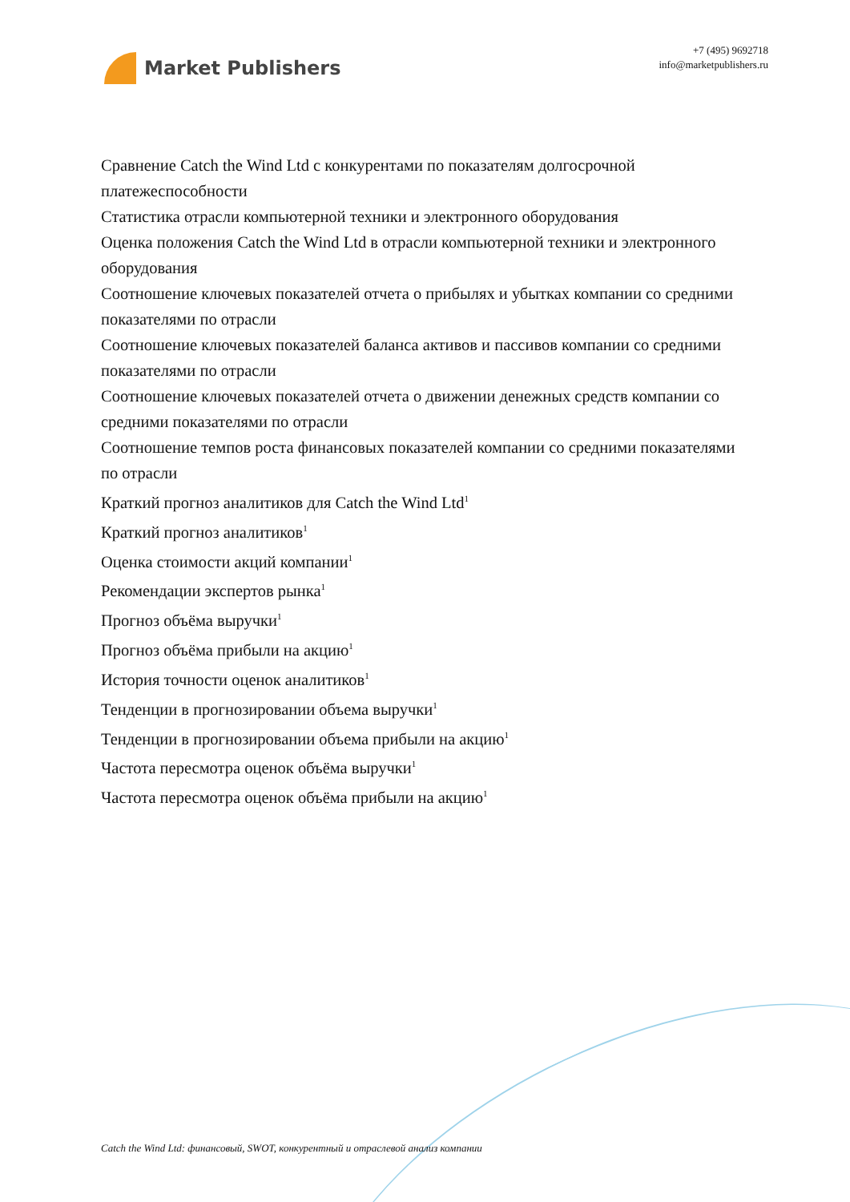Market Publishers
+7 (495) 9692718
info@marketpublishers.ru
Сравнение Catch the Wind Ltd с конкурентами по показателям долгосрочной платежеспособности
Статистика отрасли компьютерной техники и электронного оборудования
Оценка положения Catch the Wind Ltd в отрасли компьютерной техники и электронного оборудования
Соотношение ключевых показателей отчета о прибылях и убытках компании со средними показателями по отрасли
Соотношение ключевых показателей баланса активов и пассивов компании со средними показателями по отрасли
Соотношение ключевых показателей отчета о движении денежных средств компании со средними показателями по отрасли
Соотношение темпов роста финансовых показателей компании со средними показателями по отрасли
Краткий прогноз аналитиков для Catch the Wind Ltd<sup>1</sup>
Краткий прогноз аналитиков<sup>1</sup>
Оценка стоимости акций компании<sup>1</sup>
Рекомендации экспертов рынка<sup>1</sup>
Прогноз объёма выручки<sup>1</sup>
Прогноз объёма прибыли на акцию<sup>1</sup>
История точности оценок аналитиков<sup>1</sup>
Тенденции в прогнозировании объема выручки<sup>1</sup>
Тенденции в прогнозировании объема прибыли на акцию<sup>1</sup>
Частота пересмотра оценок объёма выручки<sup>1</sup>
Частота пересмотра оценок объёма прибыли на акцию<sup>1</sup>
Catch the Wind Ltd: финансовый, SWOT, конкурентный и отраслевой анализ компании